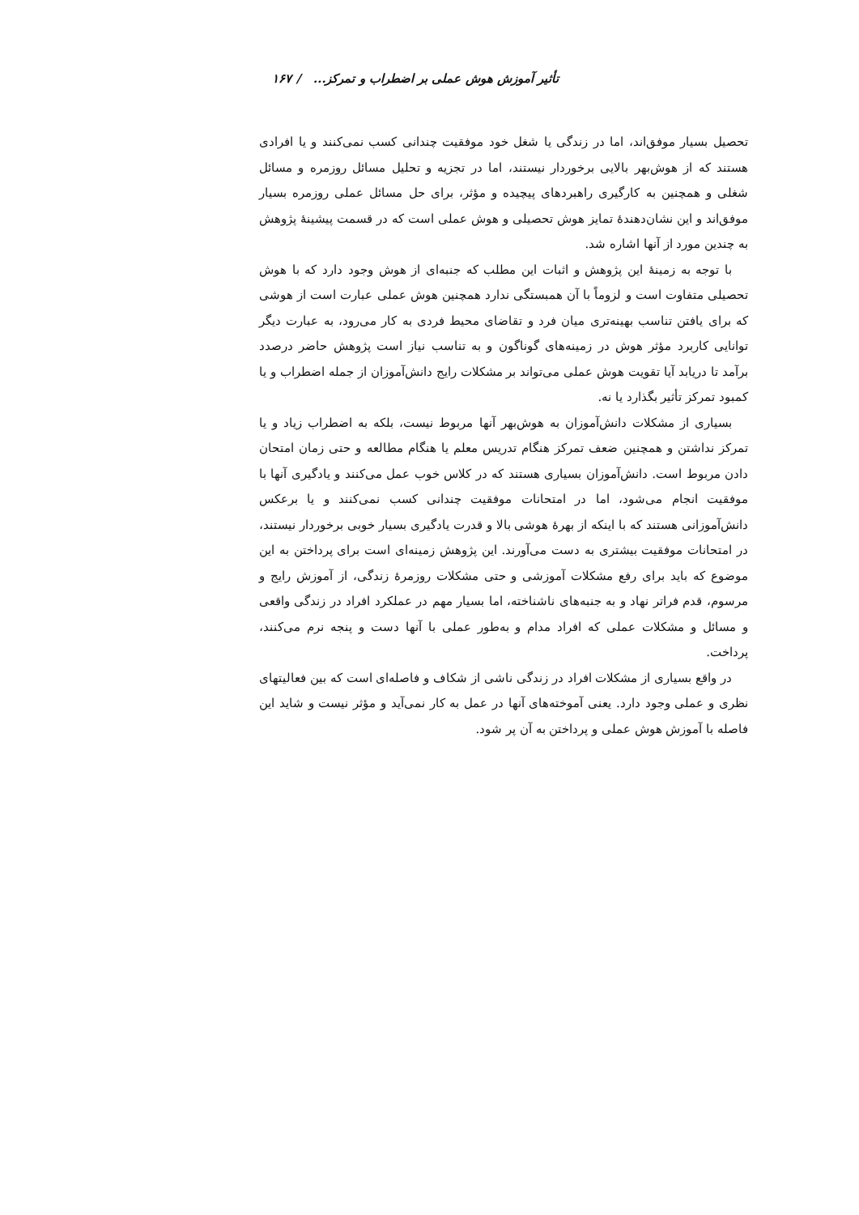تأثیر آموزش هوش عملی بر اضطراب و تمرکز... / ۱۶۷
تحصیل بسیار موفق‌اند، اما در زندگی یا شغل خود موفقیت چندانی کسب نمی‌کنند و یا افرادی هستند که از هوش‌بهر بالایی برخوردار نیستند، اما در تجزیه و تحلیل مسائل روزمره و مسائل شغلی و همچنین به کارگیری راهبردهای پیچیده و مؤثر، برای حل مسائل عملی روزمره بسیار موفق‌اند و این نشان‌دهندهٔ تمایز هوش تحصیلی و هوش عملی است که در قسمت پیشینهٔ پژوهش به چندین مورد از آنها اشاره شد.
با توجه به زمینهٔ این پژوهش و اثبات این مطلب که جنبه‌ای از هوش وجود دارد که با هوش تحصیلی متفاوت است و لزوماً با آن همبستگی ندارد همچنین هوش عملی عبارت است از هوشی که برای یافتن تناسب بهینه‌تری میان فرد و تقاضای محیط فردی به کار می‌رود، به عبارت دیگر توانایی کاربرد مؤثر هوش در زمینه‌های گوناگون و به تناسب نیاز است پژوهش حاضر درصدد برآمد تا دریابد آیا تقویت هوش عملی می‌تواند بر مشکلات رایج دانش‌آموزان از جمله اضطراب و یا کمبود تمرکز تأثیر بگذارد یا نه.
بسیاری از مشکلات دانش‌آموزان به هوش‌بهر آنها مربوط نیست، بلکه به اضطراب زیاد و یا تمرکز نداشتن و همچنین ضعف تمرکز هنگام تدریس معلم یا هنگام مطالعه و حتی زمان امتحان دادن مربوط است. دانش‌آموزان بسیاری هستند که در کلاس خوب عمل می‌کنند و یادگیری آنها با موفقیت انجام می‌شود، اما در امتحانات موفقیت چندانی کسب نمی‌کنند و یا برعکس دانش‌آموزانی هستند که با اینکه از بهرهٔ هوشی بالا و قدرت یادگیری بسیار خوبی برخوردار نیستند، در امتحانات موفقیت بیشتری به دست می‌آورند. این پژوهش زمینه‌ای است برای پرداختن به این موضوع که باید برای رفع مشکلات آموزشی و حتی مشکلات روزمرهٔ زندگی، از آموزش رایج و مرسوم، قدم فراتر نهاد و به جنبه‌های ناشناخته، اما بسیار مهم در عملکرد افراد در زندگی واقعی و مسائل و مشکلات عملی که افراد مدام و به‌طور عملی با آنها دست و پنجه نرم می‌کنند، پرداخت.
در واقع بسیاری از مشکلات افراد در زندگی ناشی از شکاف و فاصله‌ای است که بین فعالیتهای نظری و عملی وجود دارد. یعنی آموخته‌های آنها در عمل به کار نمی‌آید و مؤثر نیست و شاید این فاصله با آموزش هوش عملی و پرداختن به آن پر شود.